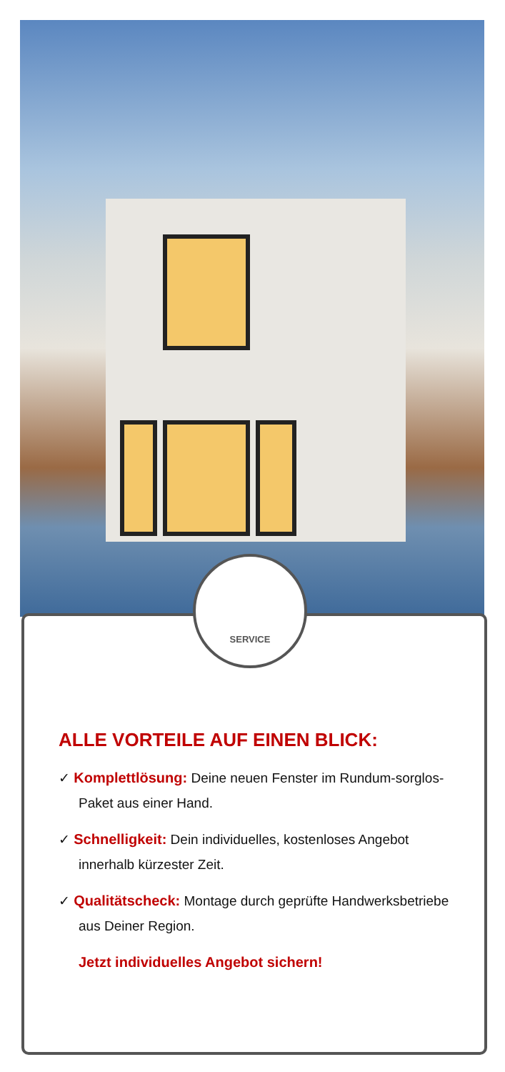SERVICE
ALLE VORTEILE AUF EINEN BLICK:
✓ Komplettlösung: Deine neuen Fenster im Rundum-sorglos-Paket aus einer Hand.
✓ Schnelligkeit: Dein individuelles, kostenloses Angebot innerhalb kürzester Zeit.
✓ Qualitätscheck: Montage durch geprüfte Handwerksbetriebe aus Deiner Region.
Jetzt individuelles Angebot sichern!